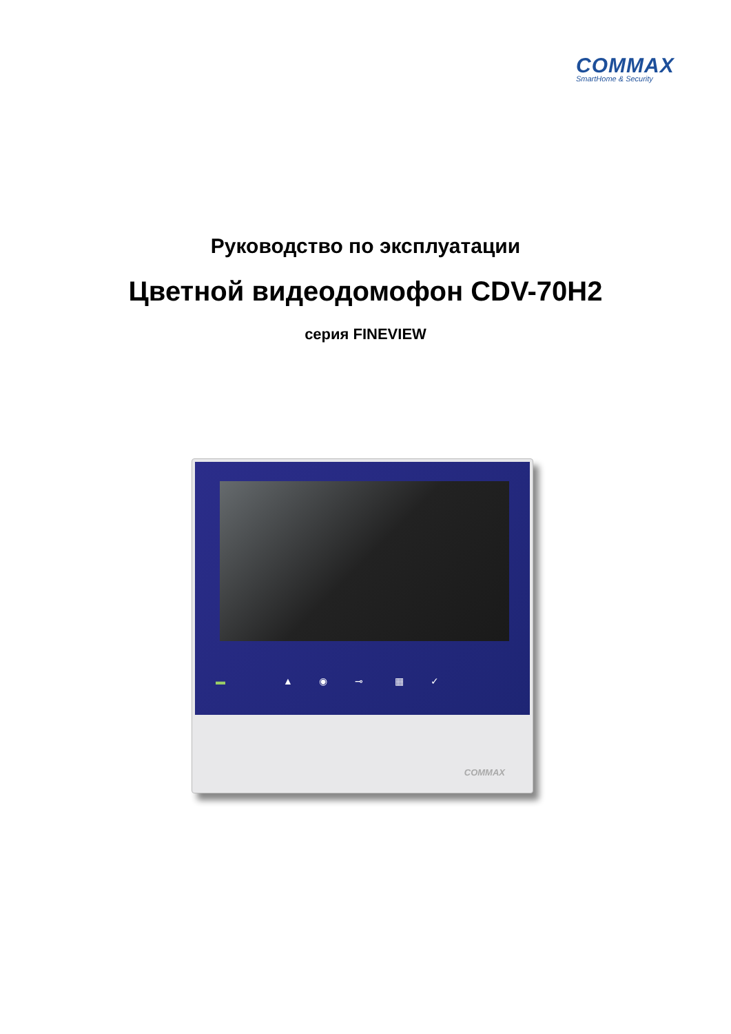COMMAX
SmartHome & Security
Руководство по эксплуатации
Цветной видеодомофон CDV-70H2
серия FINEVIEW
▬ ▲ ◉ ⊸ ▦ ✓
COMMAX